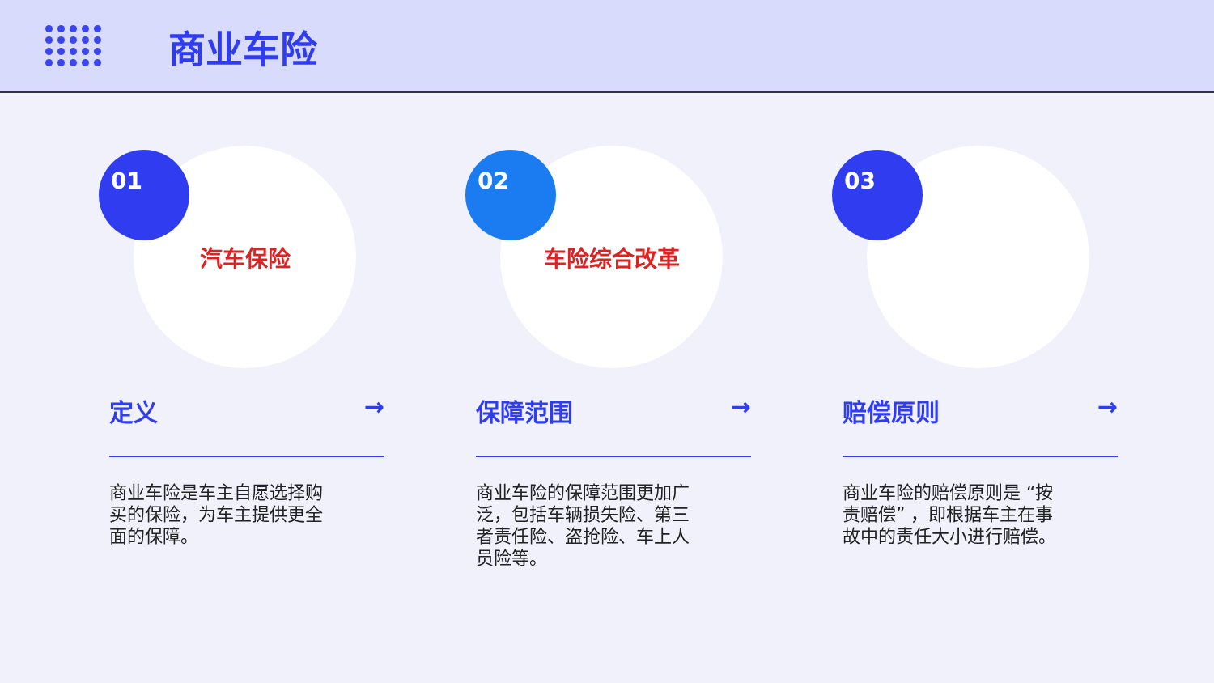商业车险
01
汽车保险
定义 →
商业车险是车主自愿选择购买的保险，为车主提供更全面的保障。
02
车险综合改革
保障范围 →
商业车险的保障范围更加广泛，包括车辆损失险、第三者责任险、盗抢险、车上人员险等。
03
赔偿原则 →
商业车险的赔偿原则是 “按责赔偿” ，即根据车主在事故中的责任大小进行赔偿。